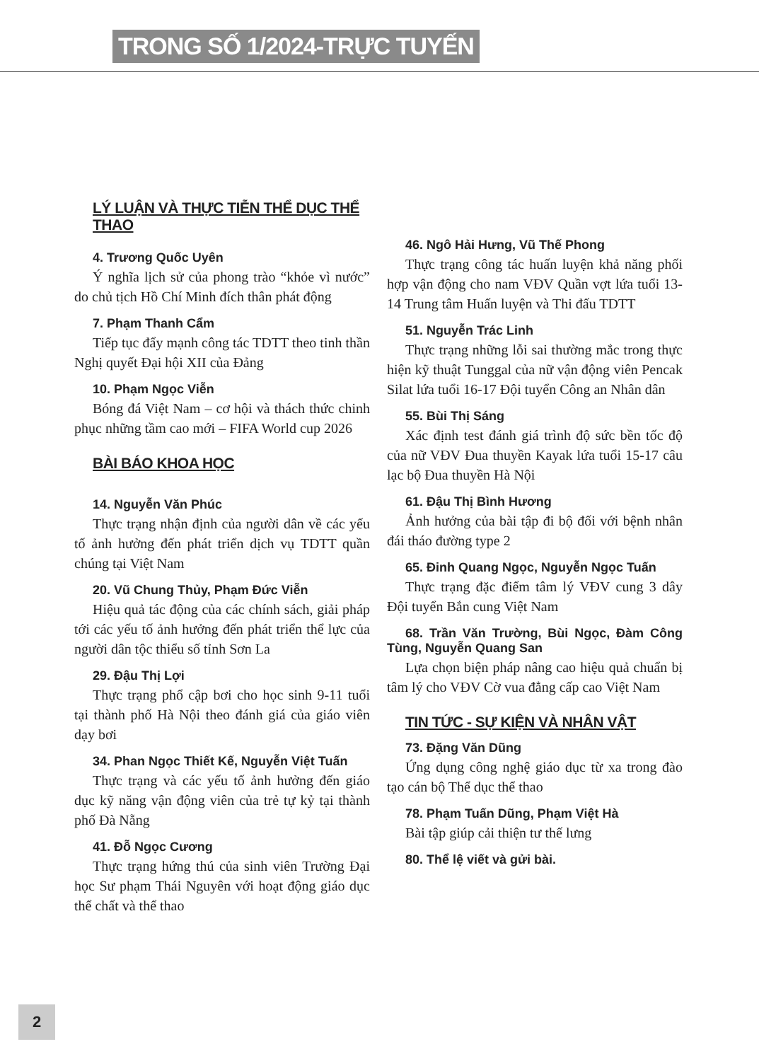TRONG SỐ 1/2024-TRỰC TUYẾN
LÝ LUẬN VÀ THỰC TIỄN THỂ DỤC THỂ THAO
4. Trương Quốc Uyên
Ý nghĩa lịch sử của phong trào “khỏe vì nước” do chủ tịch Hồ Chí Minh đích thân phát động
7. Phạm Thanh Cẩm
Tiếp tục đẩy mạnh công tác TDTT theo tinh thần Nghị quyết Đại hội XII của Đảng
10. Phạm Ngọc Viễn
Bóng đá Việt Nam – cơ hội và thách thức chinh phục những tầm cao mới – FIFA World cup 2026
BÀI BÁO KHOA HỌC
14. Nguyễn Văn Phúc
Thực trạng nhận định của người dân về các yếu tố ảnh hưởng đến phát triển dịch vụ TDTT quần chúng tại Việt Nam
20. Vũ Chung Thủy, Phạm Đức Viễn
Hiệu quả tác động của các chính sách, giải pháp tới các yếu tố ảnh hưởng đến phát triển thể lực của người dân tộc thiểu số tỉnh Sơn La
29. Đậu Thị Lợi
Thực trạng phổ cập bơi cho học sinh 9-11 tuổi tại thành phố Hà Nội theo đánh giá của giáo viên dạy bơi
34. Phan Ngọc Thiết Kế, Nguyễn Việt Tuấn
Thực trạng và các yếu tố ảnh hưởng đến giáo dục kỹ năng vận động viên của trẻ tự kỷ tại thành phố Đà Nẵng
41. Đỗ Ngọc Cương
Thực trạng hứng thú của sinh viên Trường Đại học Sư phạm Thái Nguyên với hoạt động giáo dục thể chất và thể thao
46. Ngô Hải Hưng, Vũ Thế Phong
Thực trạng công tác huấn luyện khả năng phối hợp vận động cho nam VĐV Quần vợt lứa tuổi 13-14 Trung tâm Huấn luyện và Thi đấu TDTT
51. Nguyễn Trác Linh
Thực trạng những lỗi sai thường mắc trong thực hiện kỹ thuật Tunggal của nữ vận động viên Pencak Silat lứa tuổi 16-17 Đội tuyển Công an Nhân dân
55. Bùi Thị Sáng
Xác định test đánh giá trình độ sức bền tốc độ của nữ VĐV Đua thuyền Kayak lứa tuổi 15-17 câu lạc bộ Đua thuyền Hà Nội
61. Đậu Thị Bình Hương
Ảnh hưởng của bài tập đi bộ đối với bệnh nhân đái tháo đường type 2
65. Đinh Quang Ngọc, Nguyễn Ngọc Tuấn
Thực trạng đặc điểm tâm lý VĐV cung 3 dây Đội tuyển Bắn cung Việt Nam
68. Trần Văn Trường, Bùi Ngọc, Đàm Công Tùng, Nguyễn Quang San
Lựa chọn biện pháp nâng cao hiệu quả chuẩn bị tâm lý cho VĐV Cờ vua đẳng cấp cao Việt Nam
TIN TỨC - SỰ KIỆN VÀ NHÂN VẬT
73. Đặng Văn Dũng
Ứng dụng công nghệ giáo dục từ xa trong đào tạo cán bộ Thể dục thể thao
78. Phạm Tuấn Dũng, Phạm Việt Hà
Bài tập giúp cải thiện tư thế lưng
80. Thể lệ viết và gửi bài.
2